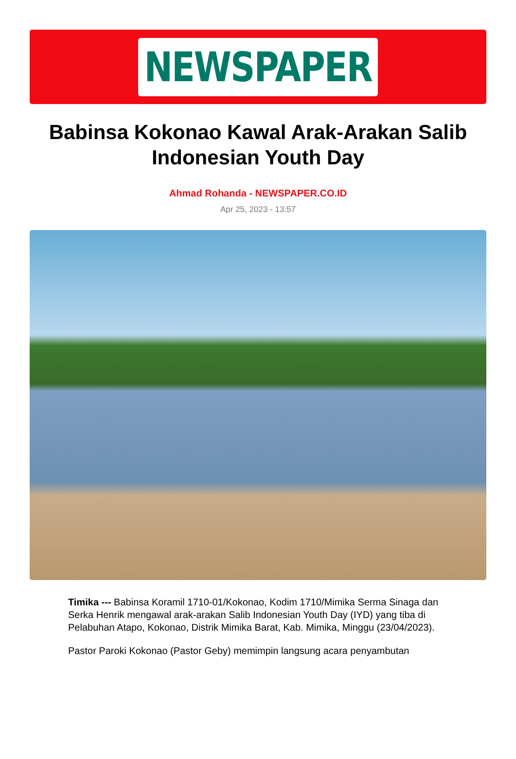NEWSPAPER
Babinsa Kokonao Kawal Arak-Arakan Salib Indonesian Youth Day
Ahmad Rohanda - NEWSPAPER.CO.ID
Apr 25, 2023 - 13:57
Timika --- Babinsa Koramil 1710-01/Kokonao, Kodim 1710/Mimika Serma Sinaga dan Serka Henrik mengawal arak-arakan Salib Indonesian Youth Day (IYD) yang tiba di Pelabuhan Atapo, Kokonao, Distrik Mimika Barat, Kab. Mimika, Minggu (23/04/2023).
Pastor Paroki Kokonao (Pastor Geby) memimpin langsung acara penyambutan